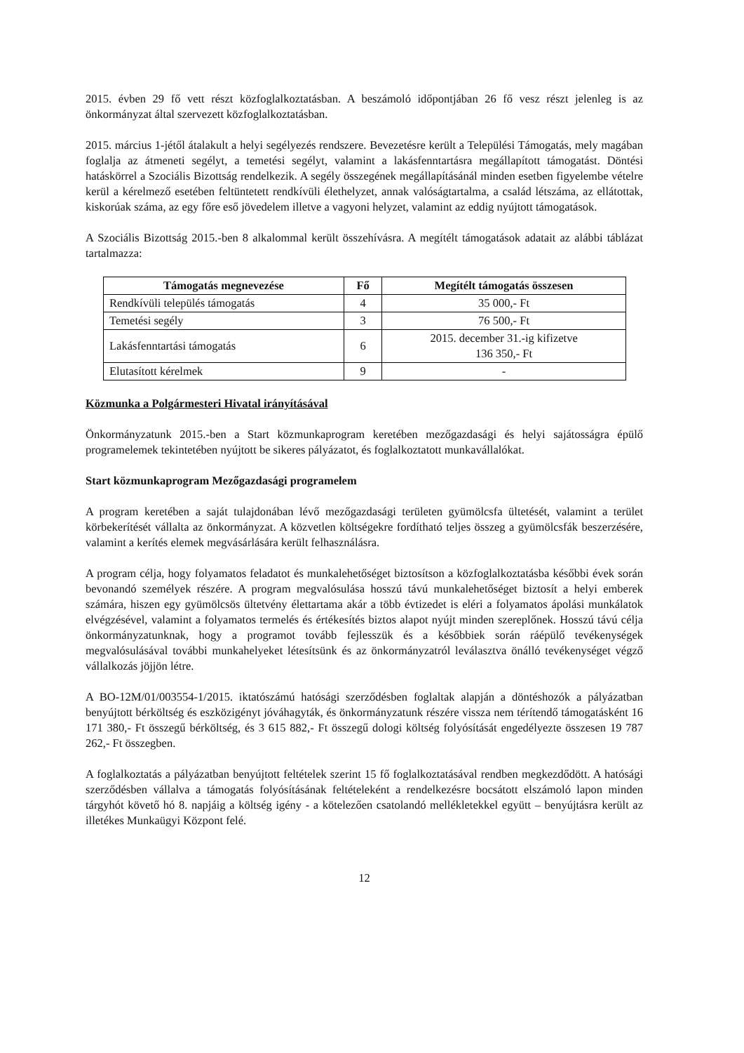2015. évben 29 fő vett részt közfoglalkoztatásban. A beszámoló időpontjában 26 fő vesz részt jelenleg is az önkormányzat által szervezett közfoglalkoztatásban.
2015. március 1-jétől átalakult a helyi segélyezés rendszere. Bevezetésre került a Települési Támogatás, mely magában foglalja az átmeneti segélyt, a temetési segélyt, valamint a lakásfenntartásra megállapított támogatást. Döntési hatáskörrel a Szociális Bizottság rendelkezik. A segély összegének megállapításánál minden esetben figyelembe vételre kerül a kérelmező esetében feltüntetett rendkívüli élethelyzet, annak valóságtartalma, a család létszáma, az ellátottak, kiskorúak száma, az egy főre eső jövedelem illetve a vagyoni helyzet, valamint az eddig nyújtott támogatások.
A Szociális Bizottság 2015.-ben 8 alkalommal került összehívásra. A megítélt támogatások adatait az alábbi táblázat tartalmazza:
| Támogatás megnevezése | Fő | Megítélt támogatás összesen |
| --- | --- | --- |
| Rendkívüli település támogatás | 4 | 35 000,- Ft |
| Temetési segély | 3 | 76 500,- Ft |
| Lakásfenntartási támogatás | 6 | 2015. december 31.-ig kifizetve 136 350,- Ft |
| Elutasított kérelmek | 9 | - |
Közmunka a Polgármesteri Hivatal irányításával
Önkormányzatunk 2015.-ben a Start közmunkaprogram keretében mezőgazdasági és helyi sajátosságra épülő programelemek tekintetében nyújtott be sikeres pályázatot, és foglalkoztatott munkavállalókat.
Start közmunkaprogram Mezőgazdasági programelem
A program keretében a saját tulajdonában lévő mezőgazdasági területen gyümölcsfa ültetését, valamint a terület körbekerítését vállalta az önkormányzat. A közvetlen költségekre fordítható teljes összeg a gyümölcsfák beszerzésére, valamint a kerítés elemek megvásárlására került felhasználásra.
A program célja, hogy folyamatos feladatot és munkalehetőséget biztosítson a közfoglalkoztatásba későbbi évek során bevonandó személyek részére. A program megvalósulása hosszú távú munkalehetőséget biztosít a helyi emberek számára, hiszen egy gyümölcsös ültetvény élettartama akár a több évtizedet is eléri a folyamatos ápolási munkálatok elvégzésével, valamint a folyamatos termelés és értékesítés biztos alapot nyújt minden szereplőnek. Hosszú távú célja önkormányzatunknak, hogy a programot tovább fejlesszük és a későbbiek során ráépülő tevékenységek megvalósulásával további munkahelyeket létesítsünk és az önkormányzatról leválasztva önálló tevékenységet végző vállalkozás jöjjön létre.
A BO-12M/01/003554-1/2015. iktatószámú hatósági szerződésben foglaltak alapján a döntéshozók a pályázatban benyújtott bérköltség és eszközigényt jóváhagyták, és önkormányzatunk részére vissza nem térítendő támogatásként 16 171 380,- Ft összegű bérköltség, és 3 615 882,- Ft összegű dologi költség folyósítását engedélyezte összesen 19 787 262,- Ft összegben.
A foglalkoztatás a pályázatban benyújtott feltételek szerint 15 fő foglalkoztatásával rendben megkezdődött. A hatósági szerződésben vállalva a támogatás folyósításának feltételeként a rendelkezésre bocsátott elszámoló lapon minden tárgyhót követő hó 8. napjáig a költség igény - a kötelezően csatolandó mellékletekkel együtt – benyújtásra került az illetékes Munkaügyi Központ felé.
12